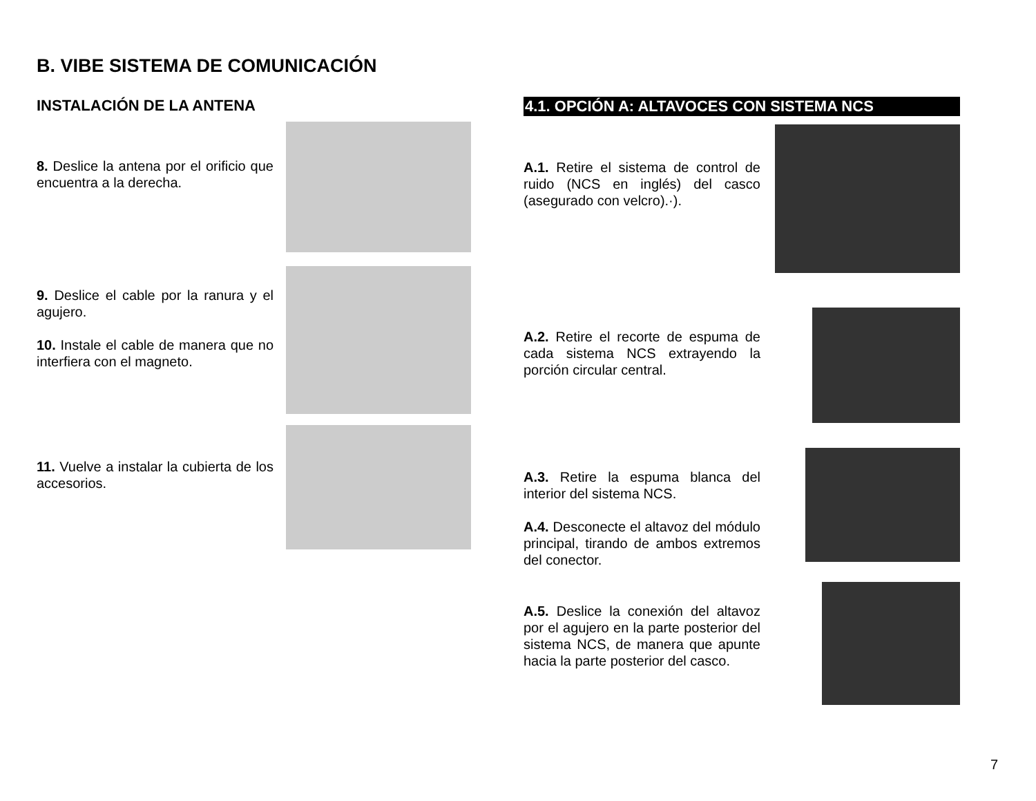B. VIBE SISTEMA DE COMUNICACIÓN
INSTALACIÓN DE LA ANTENA
8. Deslice la antena por el orificio que encuentra a la derecha.
9. Deslice el cable por la ranura y el agujero.
10. Instale el cable de manera que no interfiera con el magneto.
11. Vuelve a instalar la cubierta de los accesorios.
4.1. OPCIÓN A: ALTAVOCES CON SISTEMA NCS
A.1. Retire el sistema de control de ruido (NCS en inglés) del casco (asegurado con velcro).·).
A.2. Retire el recorte de espuma de cada sistema NCS extrayendo la porción circular central.
A.3. Retire la espuma blanca del interior del sistema NCS.
A.4. Desconecte el altavoz del módulo principal, tirando de ambos extremos del conector.
A.5. Deslice la conexión del altavoz por el agujero en la parte posterior del sistema NCS, de manera que apunte hacia la parte posterior del casco.
7